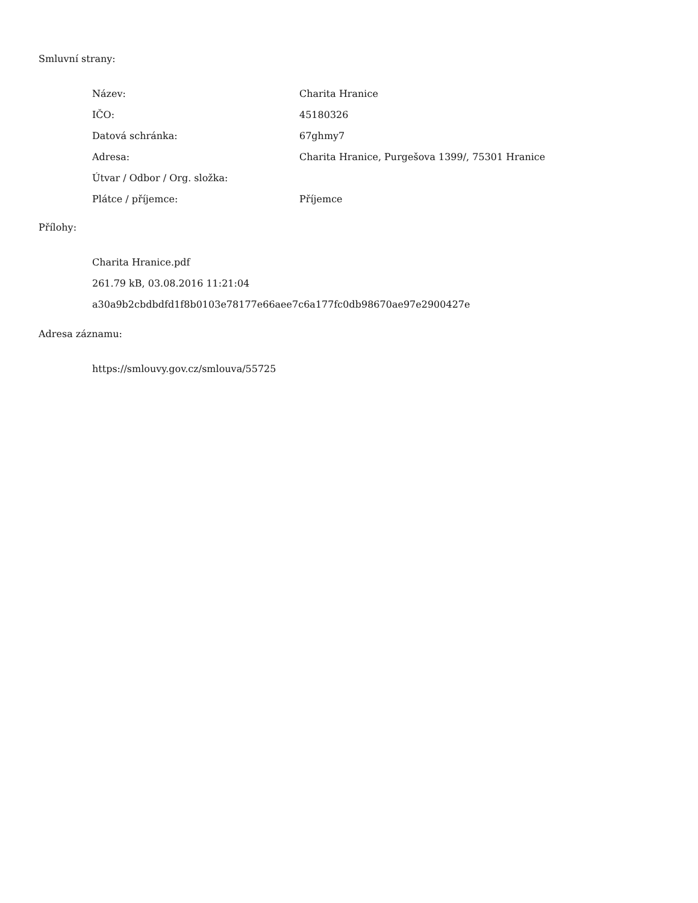Smluvní strany:
| Název: | Charita Hranice |
| IČO: | 45180326 |
| Datová schránka: | 67ghmy7 |
| Adresa: | Charita Hranice, Purgešova 1399/, 75301 Hranice |
| Útvar / Odbor / Org. složka: | |
| Plátce / příjemce: | Příjemce |
Přílohy:
Charita Hranice.pdf
261.79 kB, 03.08.2016 11:21:04
a30a9b2cbdbdfd1f8b0103e78177e66aee7c6a177fc0db98670ae97e2900427e
Adresa záznamu:
https://smlouvy.gov.cz/smlouva/55725